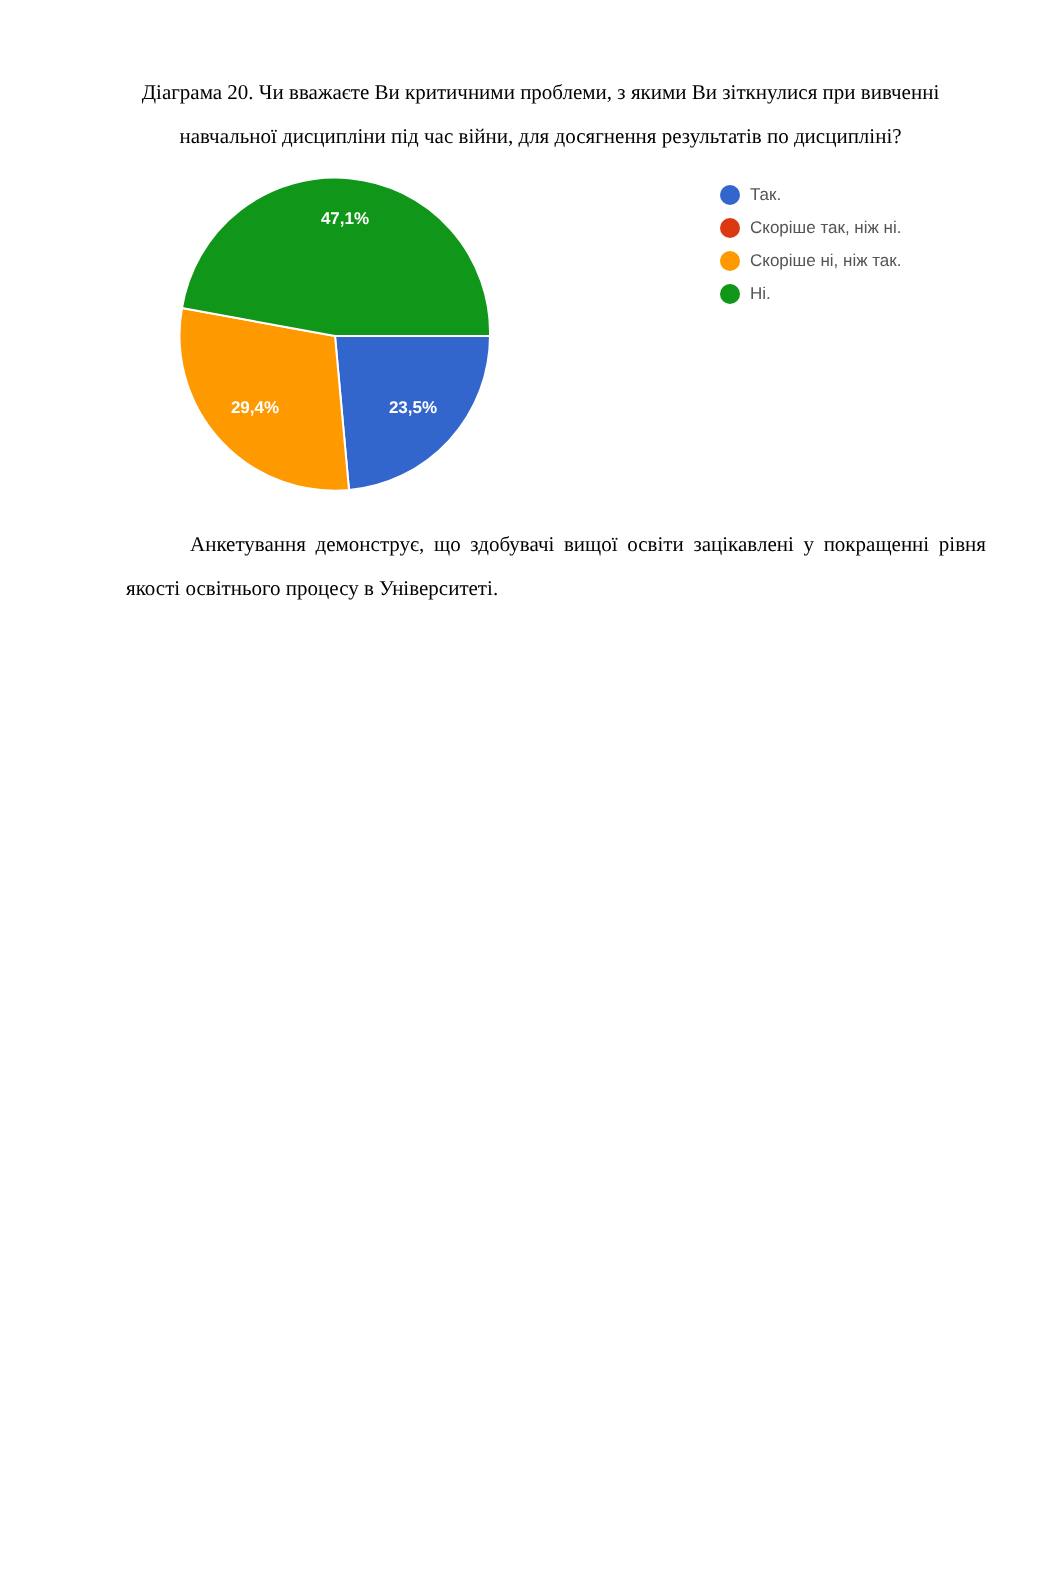Діаграма 20. Чи вважаєте Ви критичними проблеми, з якими Ви зіткнулися при вивченні навчальної дисципліни під час війни, для досягнення результатів по дисципліні?
47,1%
29,4%
23,5%
Так.
Скоріше так, ніж ні.
Скоріше ні, ніж так.
Ні.
Анкетування демонструє, що здобувачі вищої освіти зацікавлені у покращенні рівня якості освітнього процесу в Університеті.